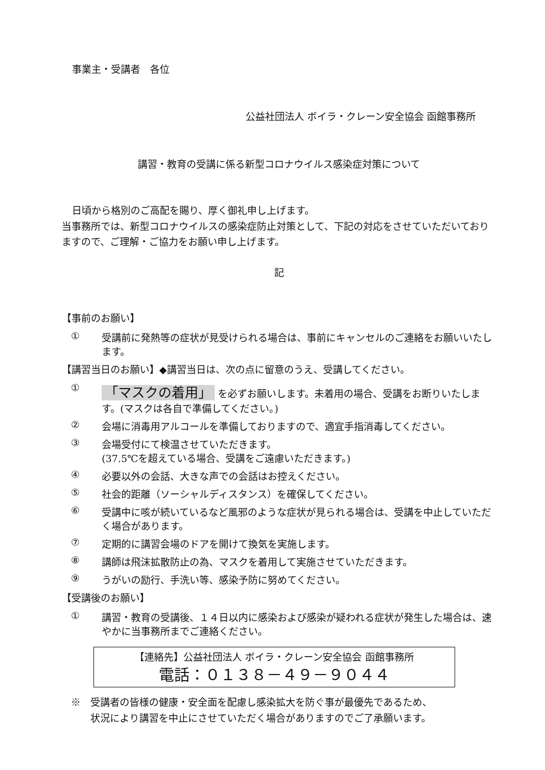事業主・受講者　各位
公益社団法人 ボイラ・クレーン安全協会 函館事務所
講習・教育の受講に係る新型コロナウイルス感染症対策について
日頃から格別のご高配を賜り、厚く御礼申し上げます。
当事務所では、新型コロナウイルスの感染症防止対策として、下記の対応をさせていただいておりますので、ご理解・ご協力をお願い申し上げます。
記
【事前のお願い】
① 受講前に発熱等の症状が見受けられる場合は、事前にキャンセルのご連絡をお願いいたします。
【講習当日のお願い】◆講習当日は、次の点に留意のうえ、受講してください。
① 「マスクの着用」 を必ずお願いします。未着用の場合、受講をお断りいたします。(マスクは各自で準備してください。)
② 会場に消毒用アルコールを準備しておりますので、適宜手指消毒してください。
③ 会場受付にて検温させていただきます。
(37.5℃を超えている場合、受講をご遠慮いただきます。)
④ 必要以外の会話、大きな声での会話はお控えください。
⑤ 社会的距離（ソーシャルディスタンス）を確保してください。
⑥ 受講中に咳が続いているなど風邪のような症状が見られる場合は、受講を中止していただく場合があります。
⑦ 定期的に講習会場のドアを開けて換気を実施します。
⑧ 講師は飛沫拡散防止の為、マスクを着用して実施させていただきます。
⑨ うがいの励行、手洗い等、感染予防に努めてください。
【受講後のお願い】
① 講習・教育の受講後、１４日以内に感染および感染が疑われる症状が発生した場合は、速やかに当事務所までご連絡ください。
【連絡先】公益社団法人 ボイラ・クレーン安全協会 函館事務所
電話：０１３８－４９－９０４４
※　受講者の皆様の健康・安全面を配慮し感染拡大を防ぐ事が最優先であるため、
　　状況により講習を中止にさせていただく場合がありますのでご了承願います。